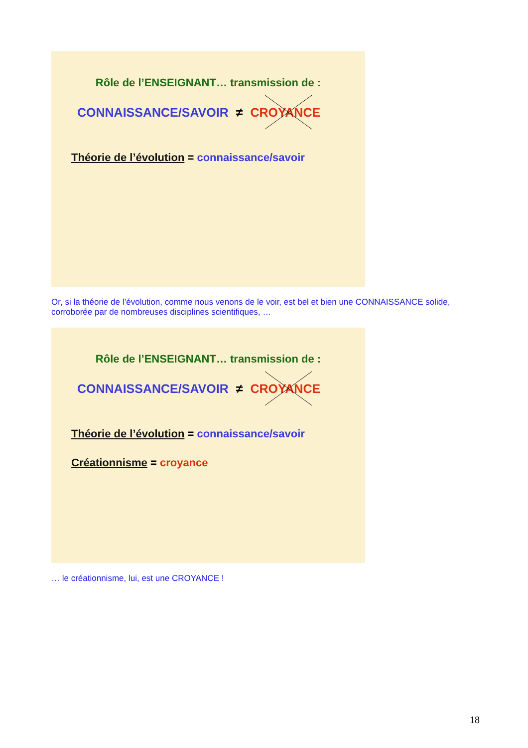Rôle de l’ENSEIGNANT… transmission de :
CONNAISSANCE/SAVOIR ≠ CROYANCE
Théorie de l’évolution = connaissance/savoir
Or, si la théorie de l’évolution, comme nous venons de le voir, est bel et bien une CONNAISSANCE solide,
corroborée par de nombreuses disciplines scientifiques, …
Rôle de l’ENSEIGNANT… transmission de :
CONNAISSANCE/SAVOIR ≠ CROYANCE
Théorie de l’évolution = connaissance/savoir
Créationnisme = croyance
… le créationnisme, lui, est une CROYANCE !
18